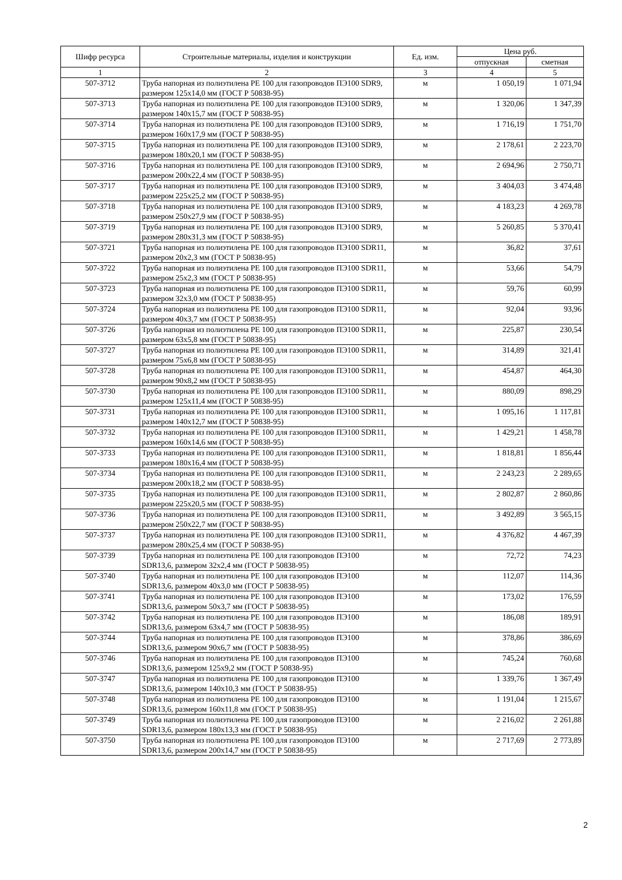| Шифр ресурса | Строительные материалы, изделия и конструкции | Ед. изм. | Цена руб. | |
| --- | --- | --- | --- | --- |
| | | | отпускная | сметная |
| 1 | 2 | 3 | 4 | 5 |
| 507-3712 | Труба напорная из полиэтилена PE 100 для газопроводов ПЭ100 SDR9, размером 125x14,0 мм (ГОСТ Р 50838-95) | м | 1 050,19 | 1 071,94 |
| 507-3713 | Труба напорная из полиэтилена PE 100 для газопроводов ПЭ100 SDR9, размером 140x15,7 мм (ГОСТ Р 50838-95) | м | 1 320,06 | 1 347,39 |
| 507-3714 | Труба напорная из полиэтилена PE 100 для газопроводов ПЭ100 SDR9, размером 160x17,9 мм (ГОСТ Р 50838-95) | м | 1 716,19 | 1 751,70 |
| 507-3715 | Труба напорная из полиэтилена PE 100 для газопроводов ПЭ100 SDR9, размером 180x20,1 мм (ГОСТ Р 50838-95) | м | 2 178,61 | 2 223,70 |
| 507-3716 | Труба напорная из полиэтилена PE 100 для газопроводов ПЭ100 SDR9, размером 200x22,4 мм (ГОСТ Р 50838-95) | м | 2 694,96 | 2 750,71 |
| 507-3717 | Труба напорная из полиэтилена PE 100 для газопроводов ПЭ100 SDR9, размером 225x25,2 мм (ГОСТ Р 50838-95) | м | 3 404,03 | 3 474,48 |
| 507-3718 | Труба напорная из полиэтилена PE 100 для газопроводов ПЭ100 SDR9, размером 250x27,9 мм (ГОСТ Р 50838-95) | м | 4 183,23 | 4 269,78 |
| 507-3719 | Труба напорная из полиэтилена PE 100 для газопроводов ПЭ100 SDR9, размером 280x31,3 мм (ГОСТ Р 50838-95) | м | 5 260,85 | 5 370,41 |
| 507-3721 | Труба напорная из полиэтилена PE 100 для газопроводов ПЭ100 SDR11, размером 20x2,3 мм (ГОСТ Р 50838-95) | м | 36,82 | 37,61 |
| 507-3722 | Труба напорная из полиэтилена PE 100 для газопроводов ПЭ100 SDR11, размером 25x2,3 мм (ГОСТ Р 50838-95) | м | 53,66 | 54,79 |
| 507-3723 | Труба напорная из полиэтилена PE 100 для газопроводов ПЭ100 SDR11, размером 32x3,0 мм (ГОСТ Р 50838-95) | м | 59,76 | 60,99 |
| 507-3724 | Труба напорная из полиэтилена PE 100 для газопроводов ПЭ100 SDR11, размером 40x3,7 мм (ГОСТ Р 50838-95) | м | 92,04 | 93,96 |
| 507-3726 | Труба напорная из полиэтилена PE 100 для газопроводов ПЭ100 SDR11, размером 63x5,8 мм (ГОСТ Р 50838-95) | м | 225,87 | 230,54 |
| 507-3727 | Труба напорная из полиэтилена PE 100 для газопроводов ПЭ100 SDR11, размером 75x6,8 мм (ГОСТ Р 50838-95) | м | 314,89 | 321,41 |
| 507-3728 | Труба напорная из полиэтилена PE 100 для газопроводов ПЭ100 SDR11, размером 90x8,2 мм (ГОСТ Р 50838-95) | м | 454,87 | 464,30 |
| 507-3730 | Труба напорная из полиэтилена PE 100 для газопроводов ПЭ100 SDR11, размером 125x11,4 мм (ГОСТ Р 50838-95) | м | 880,09 | 898,29 |
| 507-3731 | Труба напорная из полиэтилена PE 100 для газопроводов ПЭ100 SDR11, размером 140x12,7 мм (ГОСТ Р 50838-95) | м | 1 095,16 | 1 117,81 |
| 507-3732 | Труба напорная из полиэтилена PE 100 для газопроводов ПЭ100 SDR11, размером 160x14,6 мм (ГОСТ Р 50838-95) | м | 1 429,21 | 1 458,78 |
| 507-3733 | Труба напорная из полиэтилена PE 100 для газопроводов ПЭ100 SDR11, размером 180x16,4 мм (ГОСТ Р 50838-95) | м | 1 818,81 | 1 856,44 |
| 507-3734 | Труба напорная из полиэтилена PE 100 для газопроводов ПЭ100 SDR11, размером 200x18,2 мм (ГОСТ Р 50838-95) | м | 2 243,23 | 2 289,65 |
| 507-3735 | Труба напорная из полиэтилена PE 100 для газопроводов ПЭ100 SDR11, размером 225x20,5 мм (ГОСТ Р 50838-95) | м | 2 802,87 | 2 860,86 |
| 507-3736 | Труба напорная из полиэтилена PE 100 для газопроводов ПЭ100 SDR11, размером 250x22,7 мм (ГОСТ Р 50838-95) | м | 3 492,89 | 3 565,15 |
| 507-3737 | Труба напорная из полиэтилена PE 100 для газопроводов ПЭ100 SDR11, размером 280x25,4 мм (ГОСТ Р 50838-95) | м | 4 376,82 | 4 467,39 |
| 507-3739 | Труба напорная из полиэтилена PE 100 для газопроводов ПЭ100 SDR13,6, размером 32x2,4 мм (ГОСТ Р 50838-95) | м | 72,72 | 74,23 |
| 507-3740 | Труба напорная из полиэтилена PE 100 для газопроводов ПЭ100 SDR13,6, размером 40x3,0 мм (ГОСТ Р 50838-95) | м | 112,07 | 114,36 |
| 507-3741 | Труба напорная из полиэтилена PE 100 для газопроводов ПЭ100 SDR13,6, размером 50x3,7 мм (ГОСТ Р 50838-95) | м | 173,02 | 176,59 |
| 507-3742 | Труба напорная из полиэтилена PE 100 для газопроводов ПЭ100 SDR13,6, размером 63x4,7 мм (ГОСТ Р 50838-95) | м | 186,08 | 189,91 |
| 507-3744 | Труба напорная из полиэтилена PE 100 для газопроводов ПЭ100 SDR13,6, размером 90x6,7 мм (ГОСТ Р 50838-95) | м | 378,86 | 386,69 |
| 507-3746 | Труба напорная из полиэтилена PE 100 для газопроводов ПЭ100 SDR13,6, размером 125x9,2 мм (ГОСТ Р 50838-95) | м | 745,24 | 760,68 |
| 507-3747 | Труба напорная из полиэтилена PE 100 для газопроводов ПЭ100 SDR13,6, размером 140x10,3 мм (ГОСТ Р 50838-95) | м | 1 339,76 | 1 367,49 |
| 507-3748 | Труба напорная из полиэтилена PE 100 для газопроводов ПЭ100 SDR13,6, размером 160x11,8 мм (ГОСТ Р 50838-95) | м | 1 191,04 | 1 215,67 |
| 507-3749 | Труба напорная из полиэтилена PE 100 для газопроводов ПЭ100 SDR13,6, размером 180x13,3 мм (ГОСТ Р 50838-95) | м | 2 216,02 | 2 261,88 |
| 507-3750 | Труба напорная из полиэтилена PE 100 для газопроводов ПЭ100 SDR13,6, размером 200x14,7 мм (ГОСТ Р 50838-95) | м | 2 717,69 | 2 773,89 |
2